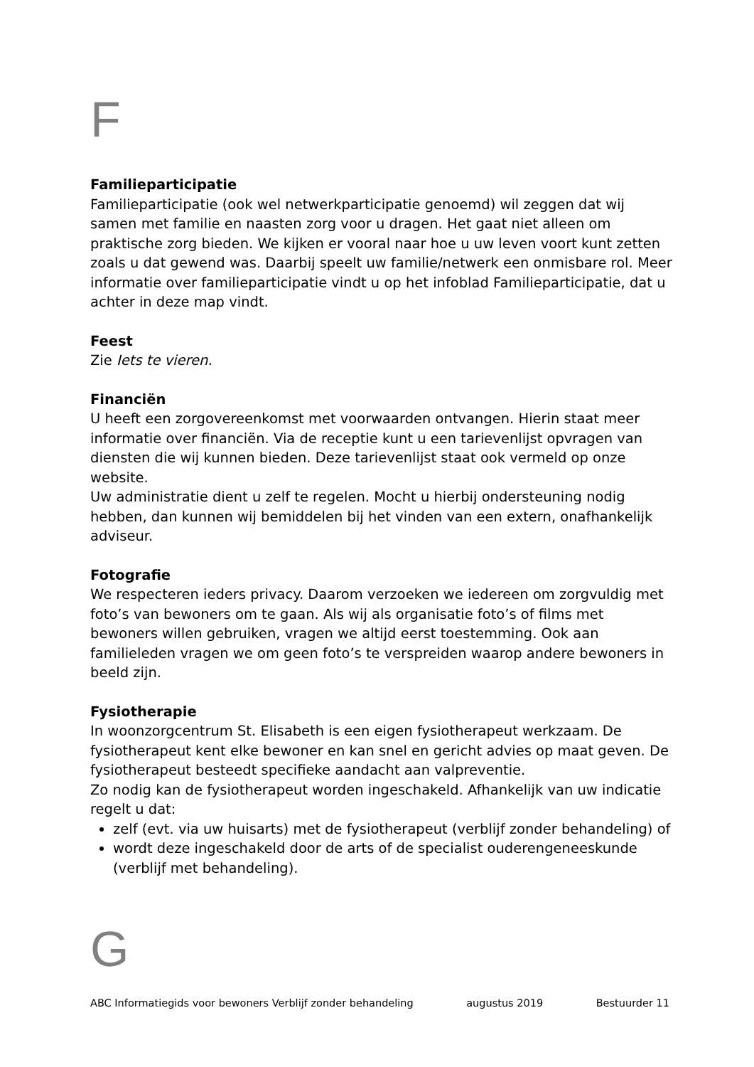F
Familieparticipatie
Familieparticipatie (ook wel netwerkparticipatie genoemd) wil zeggen dat wij samen met familie en naasten zorg voor u dragen. Het gaat niet alleen om praktische zorg bieden. We kijken er vooral naar hoe u uw leven voort kunt zetten zoals u dat gewend was. Daarbij speelt uw familie/netwerk een onmisbare rol. Meer informatie over familieparticipatie vindt u op het infoblad Familieparticipatie, dat u achter in deze map vindt.
Feest
Zie Iets te vieren.
Financiën
U heeft een zorgovereenkomst met voorwaarden ontvangen. Hierin staat meer informatie over financiën. Via de receptie kunt u een tarievenlijst opvragen van diensten die wij kunnen bieden. Deze tarievenlijst staat ook vermeld op onze website.
Uw administratie dient u zelf te regelen. Mocht u hierbij ondersteuning nodig hebben, dan kunnen wij bemiddelen bij het vinden van een extern, onafhankelijk adviseur.
Fotografie
We respecteren ieders privacy. Daarom verzoeken we iedereen om zorgvuldig met foto’s van bewoners om te gaan. Als wij als organisatie foto’s of films met bewoners willen gebruiken, vragen we altijd eerst toestemming. Ook aan familieleden vragen we om geen foto’s te verspreiden waarop andere bewoners in beeld zijn.
Fysiotherapie
In woonzorgcentrum St. Elisabeth is een eigen fysiotherapeut werkzaam. De fysiotherapeut kent elke bewoner en kan snel en gericht advies op maat geven. De fysiotherapeut besteedt specifieke aandacht aan valpreventie.
Zo nodig kan de fysiotherapeut worden ingeschakeld. Afhankelijk van uw indicatie regelt u dat:
zelf (evt. via uw huisarts) met de fysiotherapeut (verblijf zonder behandeling) of
wordt deze ingeschakeld door de arts of de specialist ouderengeneeskunde (verblijf met behandeling).
G
ABC Informatiegids voor bewoners Verblijf zonder behandeling augustus 2019 Bestuurder 11